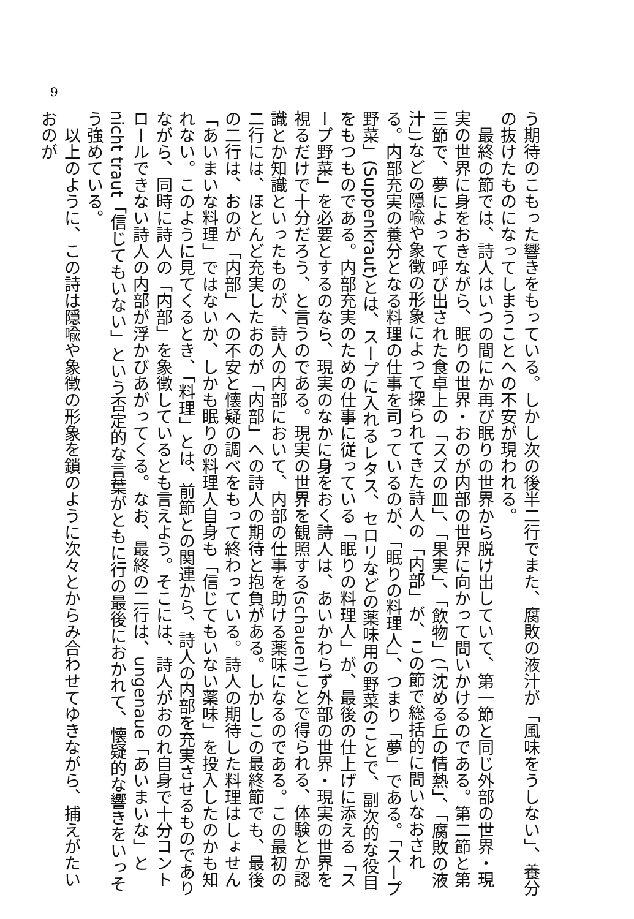う期待のこもった響きをもっている。しかし次の後半二行でまた、腐敗の液汁が「風味をうしない」、養分の抜けたものになってしまうことへの不安が現われる。
　最終の節では、詩人はいつの間にか再び眠りの世界から脱け出していて、第一節と同じ外部の世界・現実の世界に身をおきながら、眠りの世界・おのが内部の世界に向かって問いかけるのである。第二節と第三節で、夢によって呼び出された食卓上の「スズの皿」、「果実」、「飲物」(「沈める丘の情熱」、「腐敗の液汁」)などの隠喩や象徴の形象によって探られてきた詩人の「内部」が、この節で総括的に問いなおされる。内部充実の養分となる料理の仕事を司っているのが、「眠りの料理人」、つまり「夢」である。「スープ野菜」(Suppenkraut)とは、スープに入れるレタス、セロリなどの薬味用の野菜のことで、副次的な役目をもつものである。内部充実のための仕事に従っている「眠りの料理人」が、最後の仕上げに添える「スープ野菜」を必要とするのなら、現実のなかに身をおく詩人は、あいかわらず外部の世界・現実の世界を視るだけで十分だろう、と言うのである。現実の世界を観照する(schauen)ことで得られる、体験とか認識とか知識といったものが、詩人の内部において、内部の仕事を助ける薬味になるのである。この最初の二行には、ほとんど充実したおのが「内部」への詩人の期待と抱負がある。しかしこの最終節でも、最後の二行は、おのが「内部」への不安と懐疑の調べをもって終わっている。詩人の期待した料理はしょせん「あいまいな料理」ではないか、しかも眠りの料理人自身も「信じてもいない薬味」を投入したのかも知れない。このように見てくるとき、「料理」とは、前節との関連から、詩人の内部を充実させるものでありながら、同時に詩人の「内部」を象徴しているとも言えよう。そこには、詩人がおのれ自身で十分コントロールできない詩人の内部が浮かびあがってくる。なお、最終の二行は、ungenaue「あいまいな」と nicht traut「信じてもいない」という否定的な言葉がともに行の最後におかれて、懐疑的な響きをいっそう強めている。
　以上のように、この詩は隠喩や象徴の形象を鎖のように次々とからみ合わせてゆきながら、捕えがたいおのが
9